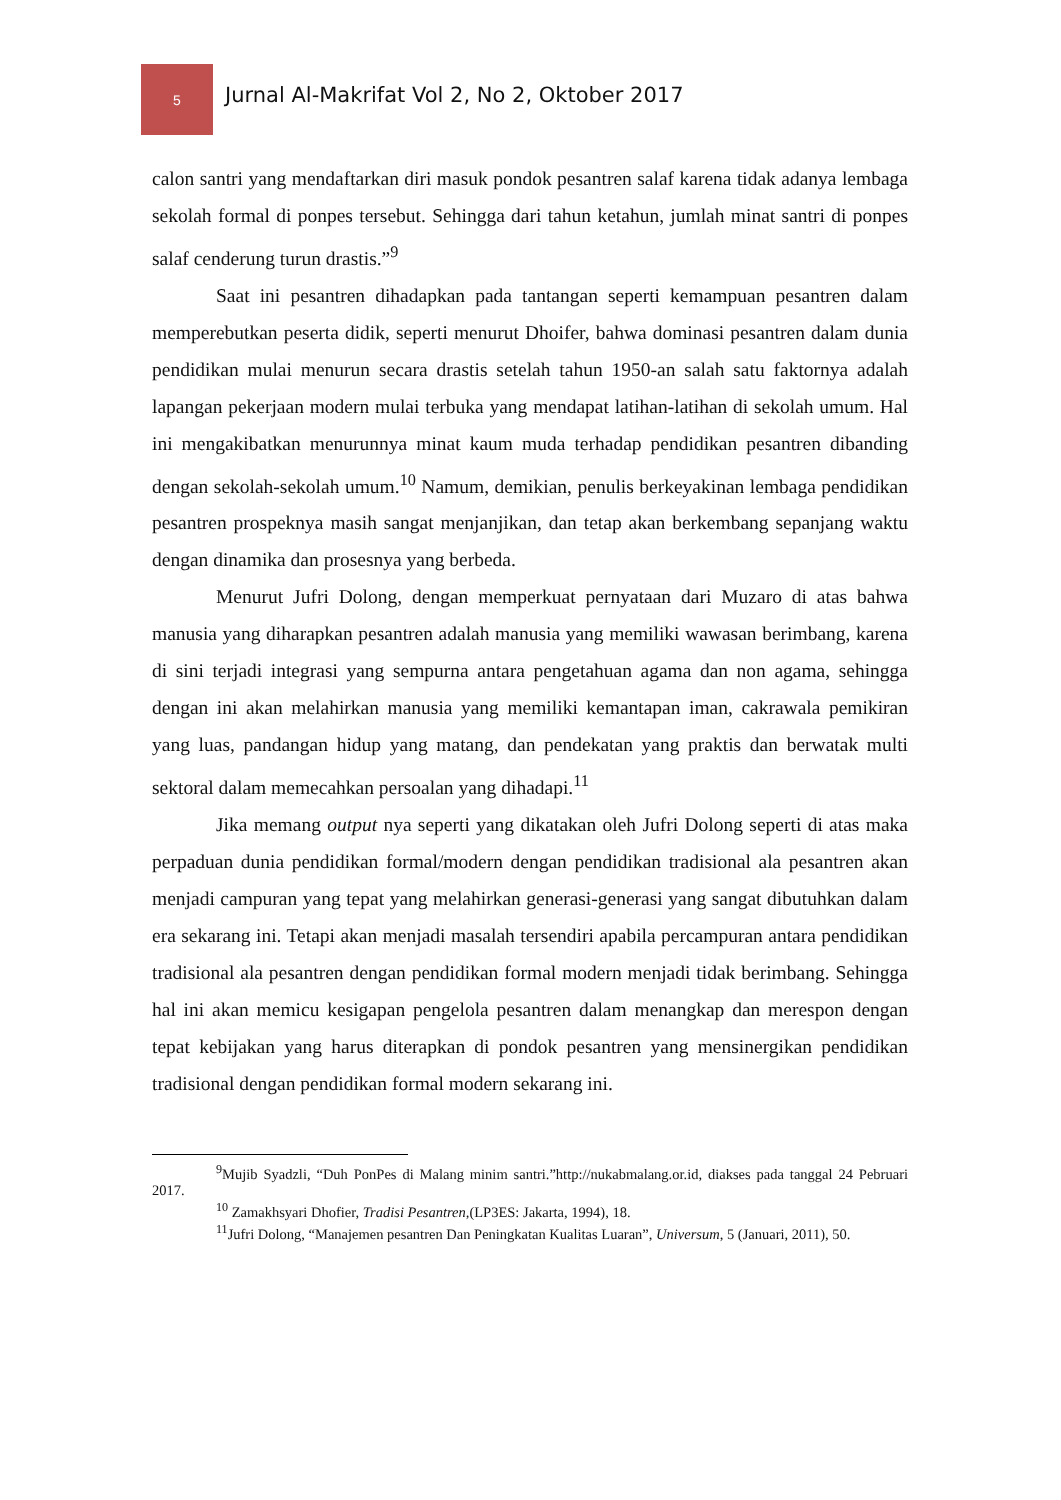5
Jurnal Al-Makrifat Vol 2, No 2, Oktober 2017
calon santri yang mendaftarkan diri masuk pondok pesantren salaf karena tidak adanya lembaga sekolah formal di ponpes tersebut. Sehingga dari tahun ketahun, jumlah minat santri di ponpes salaf cenderung turun drastis.”<sup>9</sup>
Saat ini pesantren dihadapkan pada tantangan seperti kemampuan pesantren dalam memperebutkan peserta didik, seperti menurut Dhoifer, bahwa dominasi pesantren dalam dunia pendidikan mulai menurun secara drastis setelah tahun 1950-an salah satu faktornya adalah lapangan pekerjaan modern mulai terbuka yang mendapat latihan-latihan di sekolah umum. Hal ini mengakibatkan menurunnya minat kaum muda terhadap pendidikan pesantren dibanding dengan sekolah-sekolah umum.<sup>10</sup> Namum, demikian, penulis berkeyakinan lembaga pendidikan pesantren prospeknya masih sangat menjanjikan, dan tetap akan berkembang sepanjang waktu dengan dinamika dan prosesnya yang berbeda.
Menurut Jufri Dolong, dengan memperkuat pernyataan dari Muzaro di atas bahwa manusia yang diharapkan pesantren adalah manusia yang memiliki wawasan berimbang, karena di sini terjadi integrasi yang sempurna antara pengetahuan agama dan non agama, sehingga dengan ini akan melahirkan manusia yang memiliki kemantapan iman, cakrawala pemikiran yang luas, pandangan hidup yang matang, dan pendekatan yang praktis dan berwatak multi sektoral dalam memecahkan persoalan yang dihadapi.<sup>11</sup>
Jika memang output nya seperti yang dikatakan oleh Jufri Dolong seperti di atas maka perpaduan dunia pendidikan formal/modern dengan pendidikan tradisional ala pesantren akan menjadi campuran yang tepat yang melahirkan generasi-generasi yang sangat dibutuhkan dalam era sekarang ini. Tetapi akan menjadi masalah tersendiri apabila percampuran antara pendidikan tradisional ala pesantren dengan pendidikan formal modern menjadi tidak berimbang. Sehingga hal ini akan memicu kesigapan pengelola pesantren dalam menangkap dan merespon dengan tepat kebijakan yang harus diterapkan di pondok pesantren yang mensinergikan pendidikan tradisional dengan pendidikan formal modern sekarang ini.
<sup>9</sup> Mujib Syadzli, “Duh PonPes di Malang minim santri.”http://nukabmalang.or.id, diakses pada tanggal 24 Pebruari 2017.
<sup>10</sup> Zamakhsyari Dhofier, Tradisi Pesantren,(LP3ES: Jakarta, 1994), 18.
<sup>11</sup> Jufri Dolong, “Manajemen pesantren Dan Peningkatan Kualitas Luaran”, Universum, 5 (Januari, 2011), 50.